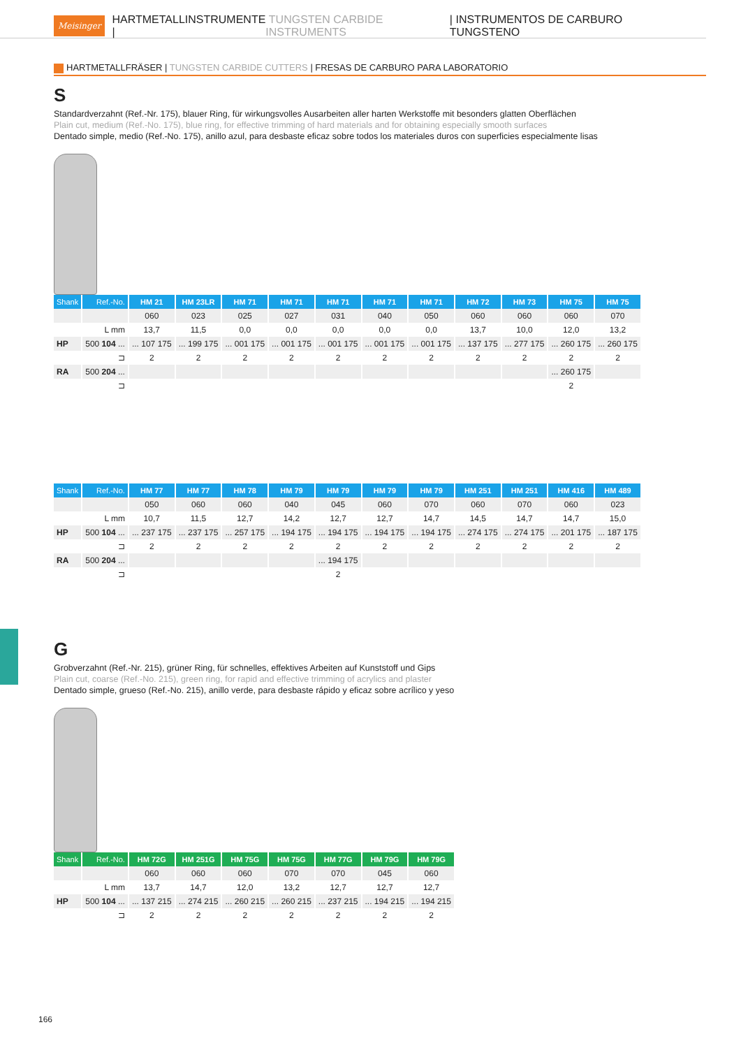Meisinger HARTMETALLINSTRUMENTE | TUNGSTEN CARBIDE INSTRUMENTS | INSTRUMENTOS DE CARBURO TUNGSTENO
HARTMETALLFRÄSER | TUNGSTEN CARBIDE CUTTERS | FRESAS DE CARBURO PARA LABORATORIO
S
Standardverzahnt (Ref.-Nr. 175), blauer Ring, für wirkungsvolles Ausarbeiten aller harten Werkstoffe mit besonders glatten Oberflächen
Plain cut, medium (Ref.-No. 175), blue ring, for effective trimming of hard materials and for obtaining especially smooth surfaces
Dentado simple, medio (Ref.-No. 175), anillo azul, para desbaste eficaz sobre todos los materiales duros con superficies especialmente lisas
| Shank | Ref.-No. | HM 21 | HM 23LR | HM 71 | HM 71 | HM 71 | HM 71 | HM 71 | HM 72 | HM 73 | HM 75 | HM 75 |
| --- | --- | --- | --- | --- | --- | --- | --- | --- | --- | --- | --- | --- |
| | | 060 | 023 | 025 | 027 | 031 | 040 | 050 | 060 | 060 | 060 | 070 |
| | L mm | 13,7 | 11,5 | 0,0 | 0,0 | 0,0 | 0,0 | 0,0 | 13,7 | 10,0 | 12,0 | 13,2 |
| HP | 500 104 ... | ... 107 175 | ... 199 175 | ... 001 175 | ... 001 175 | ... 001 175 | ... 001 175 | ... 001 175 | ... 137 175 | ... 277 175 | ... 260 175 | ... 260 175 |
| | ⊐ | 2 | 2 | 2 | 2 | 2 | 2 | 2 | 2 | 2 | 2 | 2 |
| RA | 500 204 ... | | | | | | | | | | ... 260 175 | |
| | ⊐ | | | | | | | | | | 2 | |
| Shank | Ref.-No. | HM 77 | HM 77 | HM 78 | HM 79 | HM 79 | HM 79 | HM 79 | HM 251 | HM 251 | HM 416 | HM 489 |
| --- | --- | --- | --- | --- | --- | --- | --- | --- | --- | --- | --- | --- |
| | | 050 | 060 | 060 | 040 | 045 | 060 | 070 | 060 | 070 | 060 | 023 |
| | L mm | 10,7 | 11,5 | 12,7 | 14,2 | 12,7 | 12,7 | 14,7 | 14,5 | 14,7 | 14,7 | 15,0 |
| HP | 500 104 ... | ... 237 175 | ... 237 175 | ... 257 175 | ... 194 175 | ... 194 175 | ... 194 175 | ... 194 175 | ... 274 175 | ... 274 175 | ... 201 175 | ... 187 175 |
| | ⊐ | 2 | 2 | 2 | 2 | 2 | 2 | 2 | 2 | 2 | 2 | 2 |
| RA | 500 204 ... | | | | | ... 194 175 | | | | | | |
| | ⊐ | | | | | 2 | | | | | | |
G
Grobverzahnt (Ref.-Nr. 215), grüner Ring, für schnelles, effektives Arbeiten auf Kunststoff und Gips
Plain cut, coarse (Ref.-No. 215), green ring, for rapid and effective trimming of acrylics and plaster
Dentado simple, grueso (Ref.-No. 215), anillo verde, para desbaste rápido y eficaz sobre acrílico y yeso
| Shank | Ref.-No. | HM 72G | HM 251G | HM 75G | HM 75G | HM 77G | HM 79G | HM 79G |
| --- | --- | --- | --- | --- | --- | --- | --- | --- |
| | | 060 | 060 | 060 | 070 | 070 | 045 | 060 |
| | L mm | 13,7 | 14,7 | 12,0 | 13,2 | 12,7 | 12,7 | 12,7 |
| HP | 500 104 ... | ... 137 215 | ... 274 215 | ... 260 215 | ... 260 215 | ... 237 215 | ... 194 215 | ... 194 215 |
| | ⊐ | 2 | 2 | 2 | 2 | 2 | 2 | 2 |
166